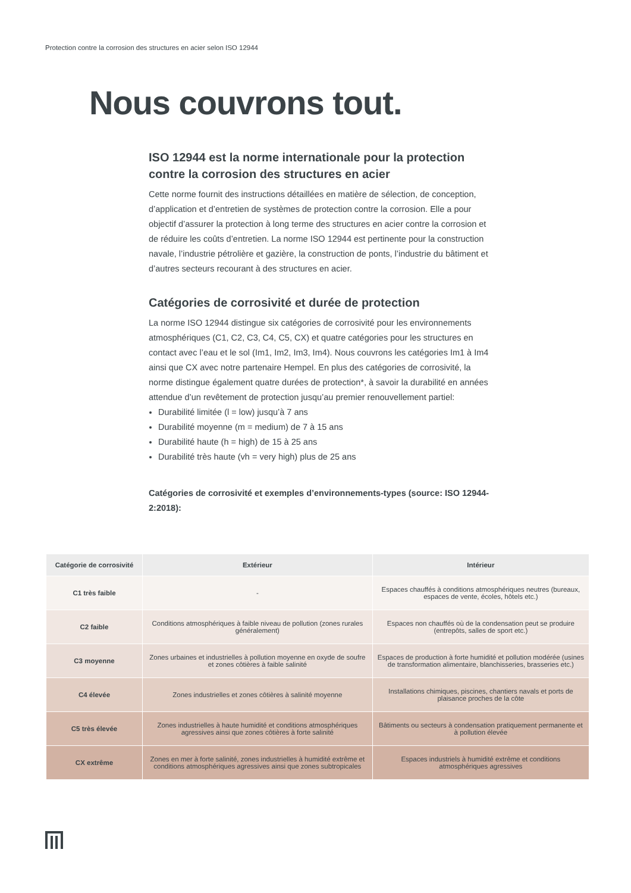Protection contre la corrosion des structures en acier selon ISO 12944
Nous couvrons tout.
ISO 12944 est la norme internationale pour la protection contre la corrosion des structures en acier
Cette norme fournit des instructions détaillées en matière de sélection, de conception, d’application et d’entretien de systèmes de protection contre la corrosion. Elle a pour objectif d’assurer la protection à long terme des structures en acier contre la corrosion et de réduire les coûts d’entretien. La norme ISO 12944 est pertinente pour la construction navale, l’industrie pétrolière et gazière, la construction de ponts, l’industrie du bâtiment et d’autres secteurs recourant à des structures en acier.
Catégories de corrosivité et durée de protection
La norme ISO 12944 distingue six catégories de corrosivité pour les environnements atmosphériques (C1, C2, C3, C4, C5, CX) et quatre catégories pour les structures en contact avec l’eau et le sol (Im1, Im2, Im3, Im4). Nous couvrons les catégories Im1 à Im4 ainsi que CX avec notre partenaire Hempel. En plus des catégories de corrosivité, la norme distingue également quatre durées de protection*, à savoir la durabilité en années attendue d’un revêtement de protection jusqu’au premier renouvellement partiel:
Durabilité limitée (l = low) jusqu’à 7 ans
Durabilité moyenne (m = medium) de 7 à 15 ans
Durabilité haute (h = high) de 15 à 25 ans
Durabilité très haute (vh = very high) plus de 25 ans
Catégories de corrosivité et exemples d’environnements-types (source: ISO 12944-2:2018):
| Catégorie de corrosivité | Extérieur | Intérieur |
| --- | --- | --- |
| C1 très faible | - | Espaces chauffés à conditions atmosphériques neutres (bureaux, espaces de vente, écoles, hôtels etc.) |
| C2 faible | Conditions atmosphériques à faible niveau de pollution (zones rurales généralement) | Espaces non chauffés où de la condensation peut se produire (entrepôts, salles de sport etc.) |
| C3 moyenne | Zones urbaines et industrielles à pollution moyenne en oxyde de soufre et zones côtières à faible salinité | Espaces de production à forte humidité et pollution modérée (usines de transformation alimentaire, blanchisseries, brasseries etc.) |
| C4 élevée | Zones industrielles et zones côtières à salinité moyenne | Installations chimiques, piscines, chantiers navals et ports de plaisance proches de la côte |
| C5 très élevée | Zones industrielles à haute humidité et conditions atmosphériques agressives ainsi que zones côtières à forte salinité | Bâtiments ou secteurs à condensation pratiquement permanente et à pollution élevée |
| CX extrême | Zones en mer à forte salinité, zones industrielles à humidité extrême et conditions atmosphériques agressives ainsi que zones subtropicales | Espaces industriels à humidité extrême et conditions atmosphériques agressives |